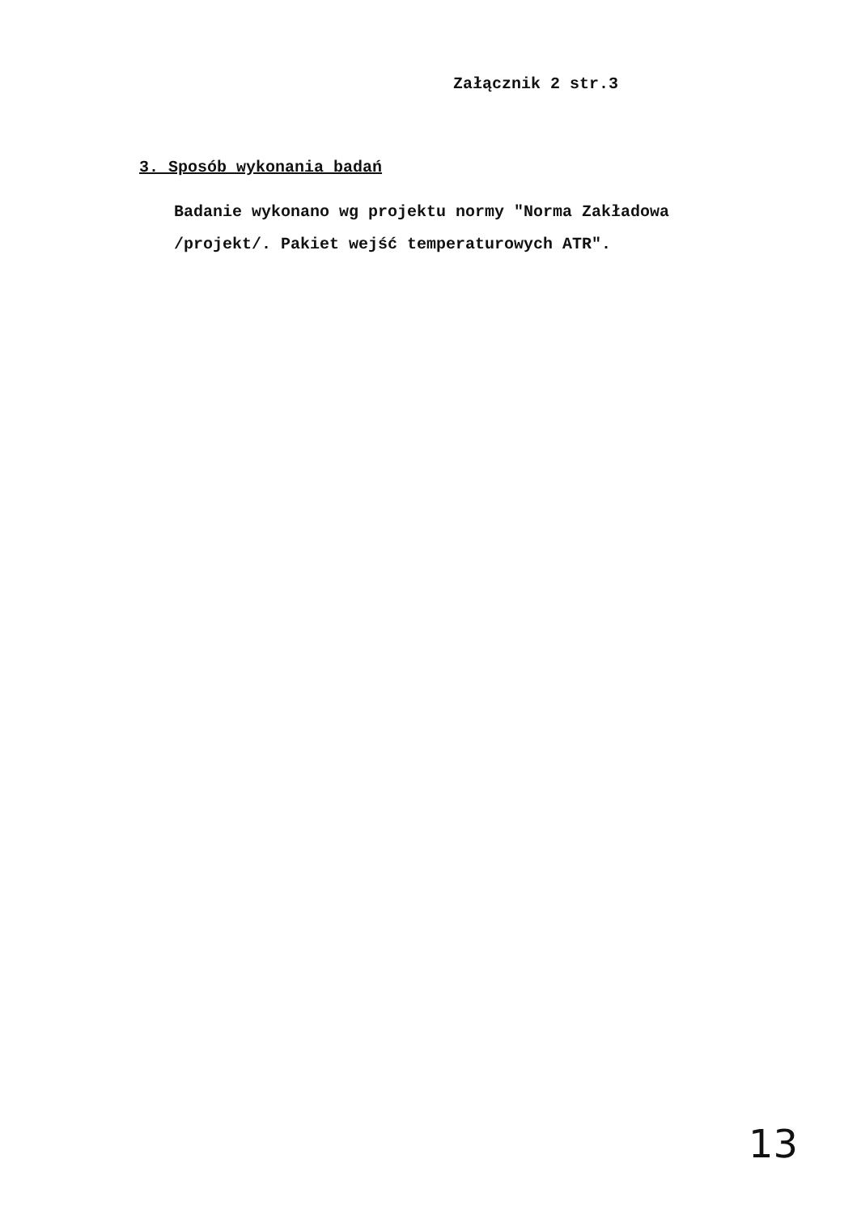Załącznik 2 str.3
3. Sposób wykonania badań
Badanie wykonano wg projektu normy "Norma Zakładowa
/projekt/. Pakiet wejść temperaturowych ATR".
13